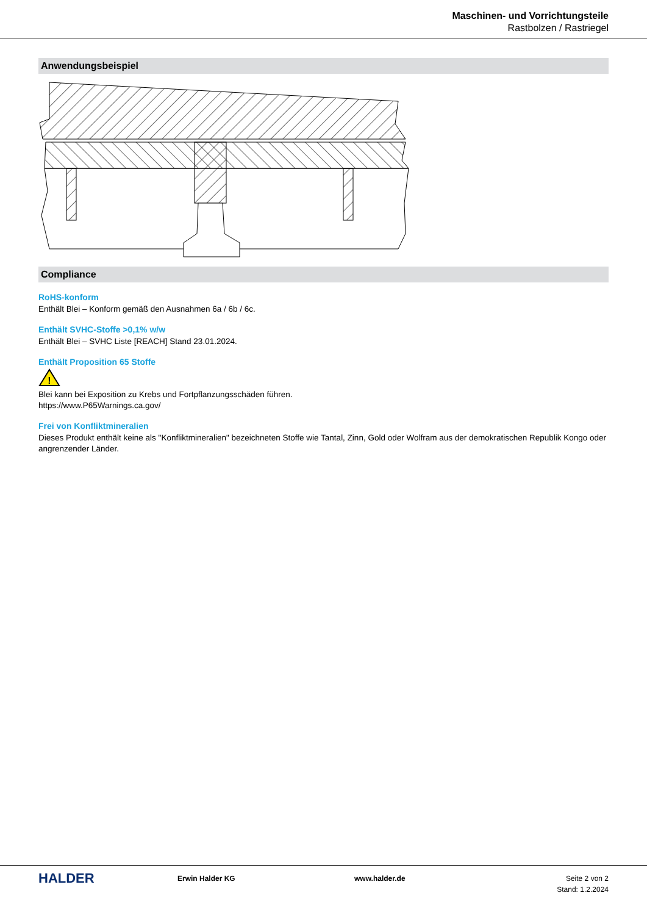Maschinen- und Vorrichtungsteile
Rastbolzen / Rastriegel
Anwendungsbeispiel
Compliance
RoHS-konform
Enthält Blei – Konform gemäß den Ausnahmen 6a / 6b / 6c.
Enthält SVHC-Stoffe >0,1% w/w
Enthält Blei – SVHC Liste [REACH] Stand 23.01.2024.
Enthält Proposition 65 Stoffe
!
Blei kann bei Exposition zu Krebs und Fortpflanzungsschäden führen.
https://www.P65Warnings.ca.gov/
Frei von Konfliktmineralien
Dieses Produkt enthält keine als "Konfliktmineralien" bezeichneten Stoffe wie Tantal, Zinn, Gold oder Wolfram aus der demokratischen Republik Kongo oder angrenzender Länder.
HALDER
Erwin Halder KG www.halder.de Seite 2 von 2
Stand: 1.2.2024